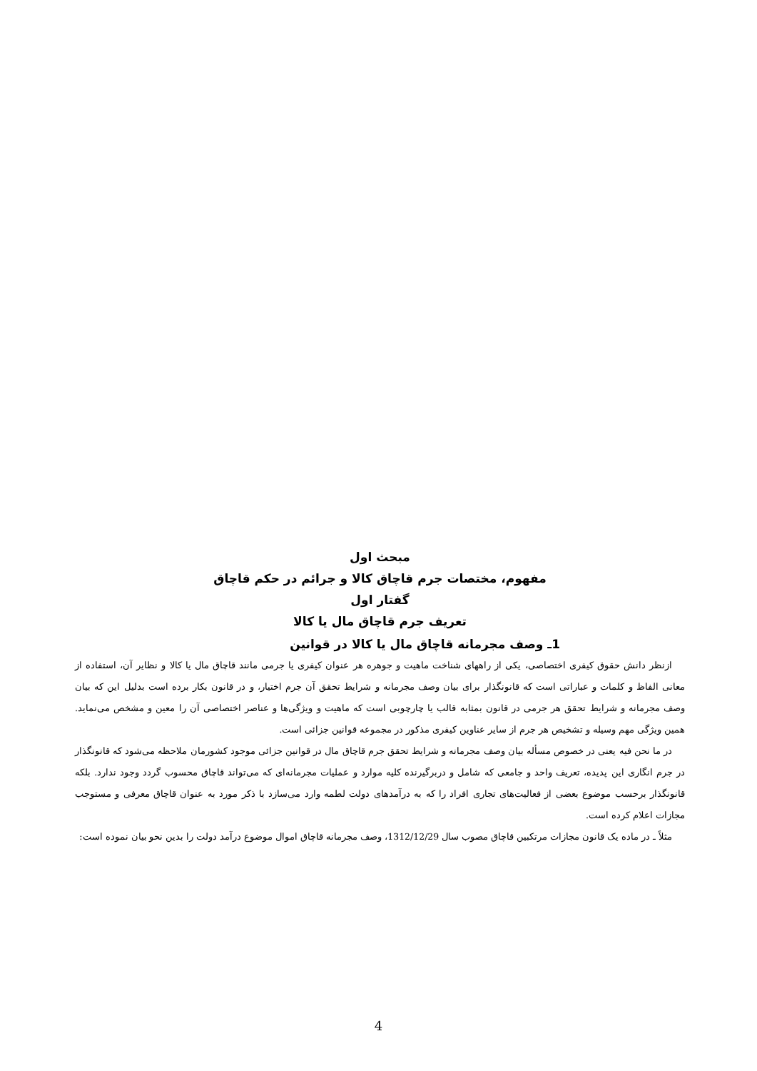مبحث اول
مفهوم، مختصات جرم قاچاق کالا و جرائم در حکم قاچاق
گفتار اول
تعریف جرم قاچاق مال یا کالا
1ـ وصف مجرمانه قاچاق مال یا کالا در قوانین
ازنظر دانش حقوق کیفری اختصاصی، یکی از راههای شناخت ماهیت و جوهره هر عنوان کیفری یا جرمی مانند قاچاق مال یا کالا و نظایر آن، استفاده از معانی الفاظ و کلمات و عباراتی است که قانونگذار برای بیان وصف مجرمانه و شرایط تحقق آن جرم اختیار، و در قانون بکار برده است بدلیل این که بیان وصف مجرمانه و شرایط تحقق هر جرمی در قانون بمثابه قالب یا چارچوبی است که ماهیت و ویژگی‌ها و عناصر اختصاصی آن را معین و مشخص می‌نماید. همین ویژگی مهم وسیله و تشخیص هر جرم از سایر عناوین کیفری مذکور در مجموعه قوانین جزائی است.
در ما نحن فیه یعنی در خصوص مسأله بیان وصف مجرمانه و شرایط تحقق جرم قاچاق مال در قوانین جزائی موجود کشورمان ملاحظه می‌شود که قانونگذار در جرم انگاری این پدیده، تعریف واحد و جامعی که شامل و دربرگیرنده کلیه موارد و عملیات مجرمانه‌ای که می‌تواند قاچاق محسوب گردد وجود ندارد. بلکه قانونگذار برحسب موضوع بعضی از فعالیت‌های تجاری افراد را که به درآمدهای دولت لطمه وارد می‌سازد با ذکر مورد به عنوان قاچاق معرفی و مستوجب مجازات اعلام کرده است.
مثلاً ـ در ماده یک قانون مجازات مرتکبین قاچاق مصوب سال 1312/12/29، وصف مجرمانه قاچاق اموال موضوع درآمد دولت را بدین نحو بیان نموده است:
4